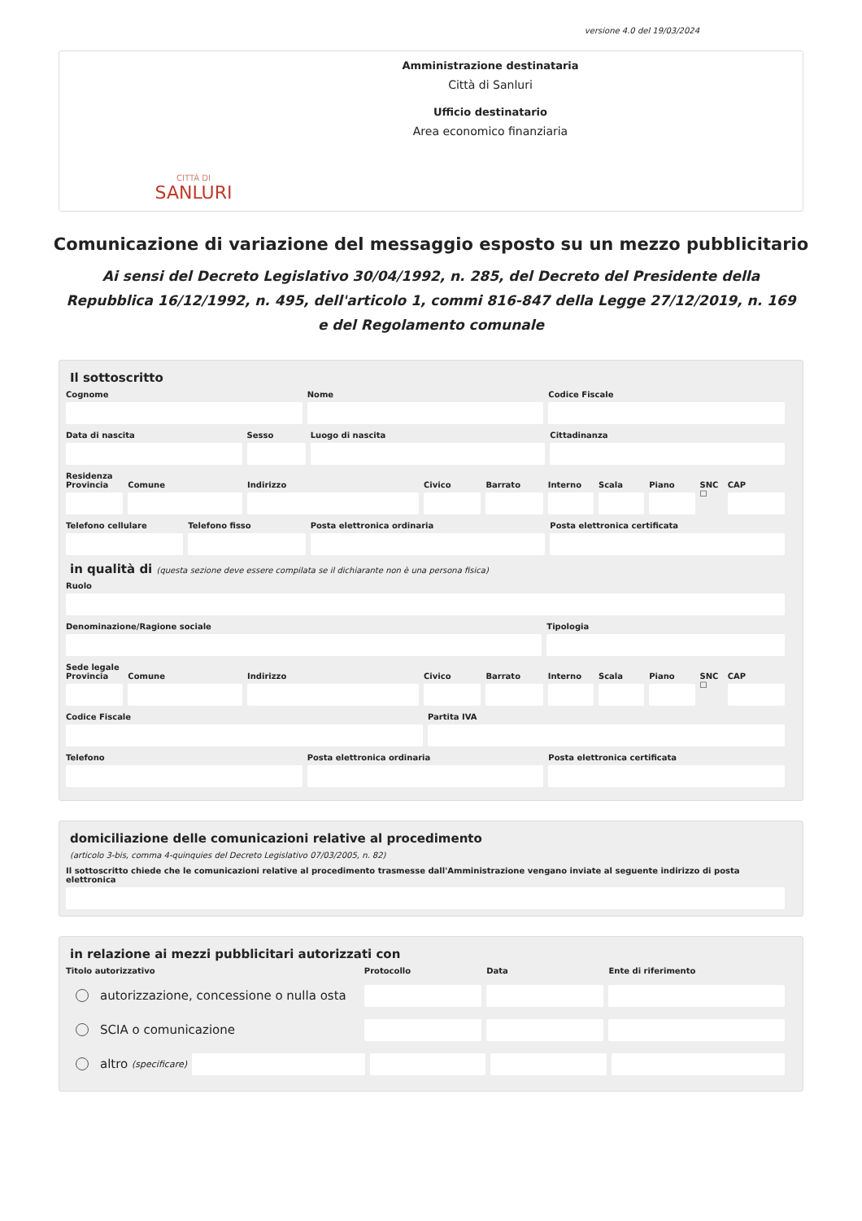versione 4.0 del 19/03/2024
CITTÀ DI
SANLURI
Amministrazione destinataria
Città di Sanluri
Ufficio destinatario
Area economico finanziaria
Comunicazione di variazione del messaggio esposto su un mezzo pubblicitario
Ai sensi del Decreto Legislativo 30/04/1992, n. 285, del Decreto del Presidente della Repubblica 16/12/1992, n. 495, dell'articolo 1, commi 816-847 della Legge 27/12/2019, n. 169 e del Regolamento comunale
Il sottoscritto
Cognome Nome Codice Fiscale
Data di nascita Sesso Luogo di nascita Cittadinanza
Residenza
Provincia Comune Indirizzo Civico Barrato Interno Scala Piano SNC ☐ CAP
Telefono cellulare Telefono fisso Posta elettronica ordinaria Posta elettronica certificata
in qualità di (questa sezione deve essere compilata se il dichiarante non è una persona fisica)
Ruolo
Denominazione/Ragione sociale Tipologia
Sede legale
Provincia Comune Indirizzo Civico Barrato Interno Scala Piano SNC ☐ CAP
Codice Fiscale Partita IVA
Telefono Posta elettronica ordinaria Posta elettronica certificata
domiciliazione delle comunicazioni relative al procedimento
(articolo 3-bis, comma 4-quinquies del Decreto Legislativo 07/03/2005, n. 82)
Il sottoscritto chiede che le comunicazioni relative al procedimento trasmesse dall'Amministrazione vengano inviate al seguente indirizzo di posta elettronica
in relazione ai mezzi pubblicitari autorizzati con
Titolo autorizzativo Protocollo Data Ente di riferimento
autorizzazione, concessione o nulla osta
SCIA o comunicazione
altro (specificare)